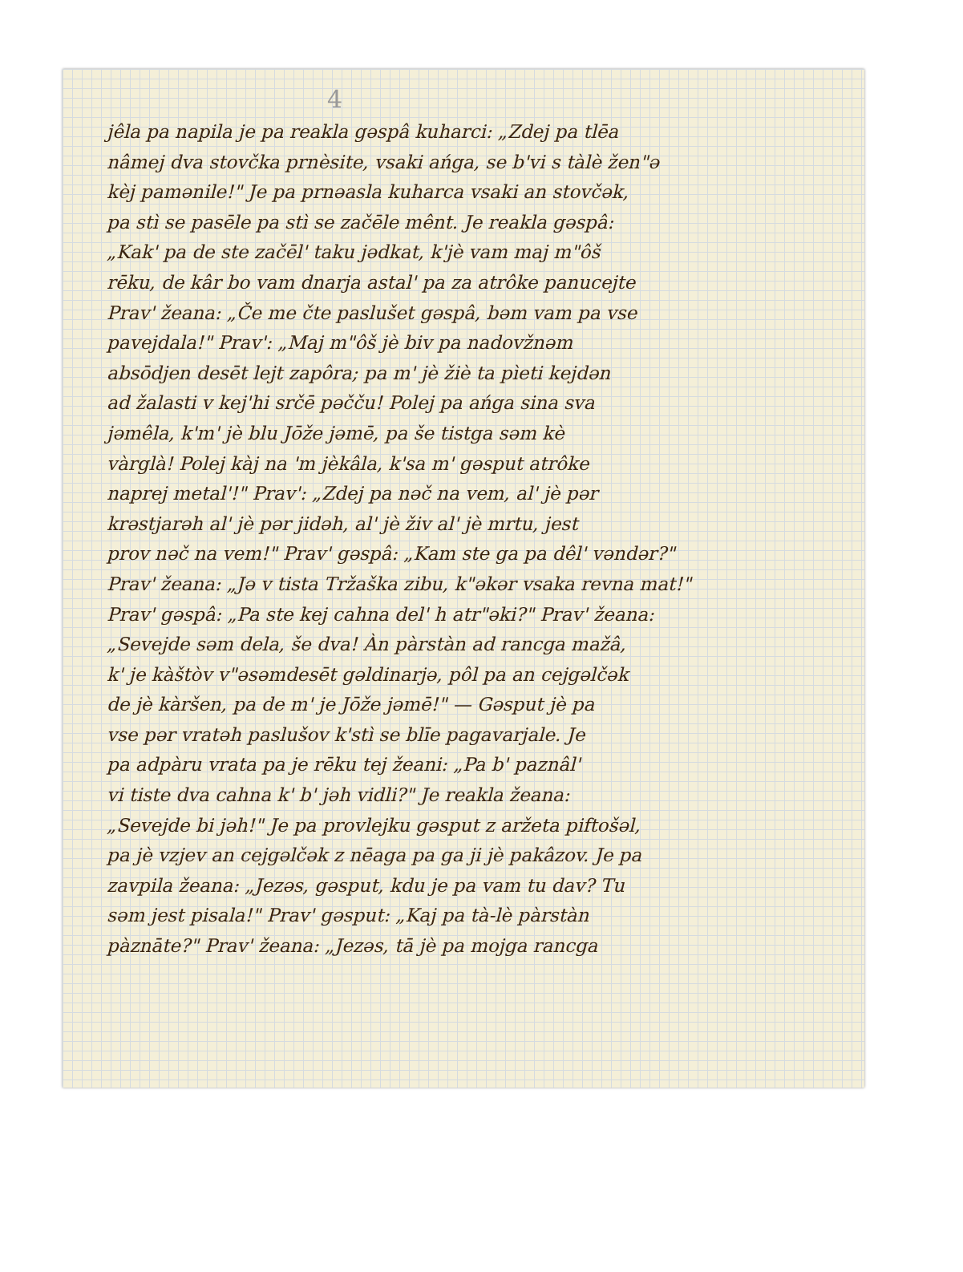4
jêla pa napila je pa reakla gəspâ kuharci: „Zdej pa tlēa
nâmej dva stovčka prnèsite, vsaki ańga, se b'vi s tàlè žen"ə
kèj pamənile!" Je pa prnəasla kuharca vsaki an stovčək,
pa stì se pasēle pa stì se začēle mênt. Je reakla gəspâ:
„Kak' pa de ste začēl' taku jədkat, k'jè vam maj m"ôš
rēku, de kâr bo vam dnarja astal' pa za atrôke panucejte
Prav' žeana: „Če me čte paslušet gəspâ, bəm vam pa vse
pavejdala!" Prav': „Maj m"ôš jè biv pa nadovžnəm
absōdjen desēt lejt zapôra; pa m' jè žiè ta pìeti kejdən
ad žalasti v kej'hi srčē pəčču! Polej pa ańga sina sva
jəmêla, k'm' jè blu Jōže jəmē, pa še tistga səm kè
vàrglà! Polej kàj na 'm jèkâla, k'sa m' gəsput atrôke
naprej metal'!" Prav': „Zdej pa nəč na vem, al' jè pər
krəstjarəh al' jè pər jidəh, al' jè živ al' jè mrtu, jest
prov nəč na vem!" Prav' gəspâ: „Kam ste ga pa dêl' vəndər?"
Prav' žeana: „Jə v tista Tržaška zibu, k"əkər vsaka revna mat!"
Prav' gəspâ: „Pa ste kej cahna del' h atr"əki?" Prav' žeana:
„Sevejde səm dela, še dva! Àn pàrstàn ad rancga mažâ,
k' je kàštòv v"əsəmdesēt gəldinarjə, pôl pa an cejgəlčək
de jè kàršen, pa de m' je Jōže jəmē!" — Gəsput jè pa
vse pər vratəh paslušov k'stì se blīe pagavarjale. Je
pa adpàru vrata pa je rēku tej žeani: „Pa b' paznâl'
vi tiste dva cahna k' b' jəh vidli?" Je reakla žeana:
„Sevejde bi jəh!" Je pa provlejku gəsput z aržeta piftošəl,
pa jè vzjev an cejgəlčək z nēaga pa ga ji jè pakâzov. Je pa
zavpila žeana: „Jezəs, gəsput, kdu je pa vam tu dav? Tu
səm jest pisala!" Prav' gəsput: „Kaj pa tà-lè pàrstàn
pàznāte?" Prav' žeana: „Jezəs, tā jè pa mojga rancga